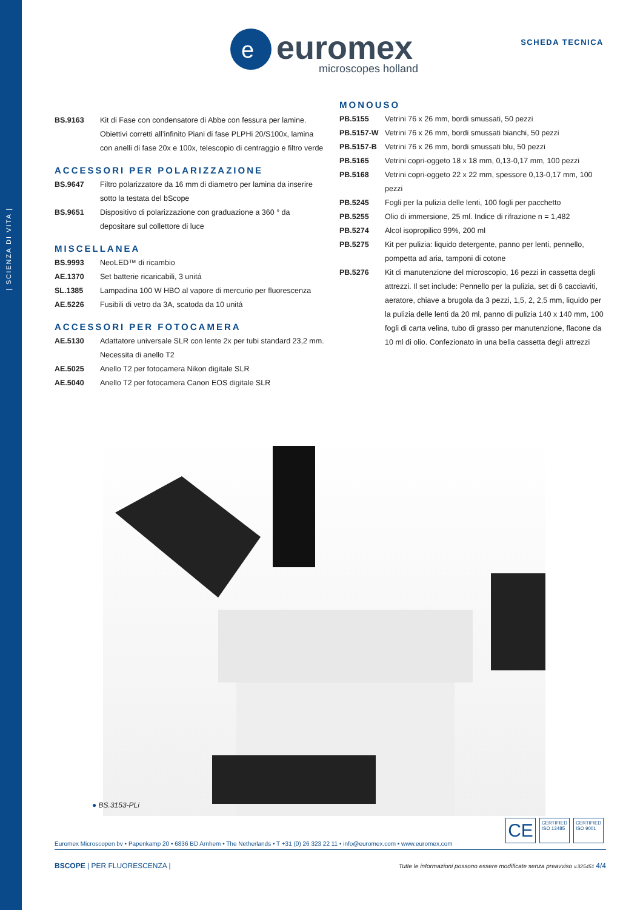| SCIENZA DI VITA |
e
euromex
microscopes holland
SCHEDA TECNICA
| BS.9163 | Kit di Fase con condensatore di Abbe con fessura per lamine. Obiettivi corretti all’infinito Piani di fase PLPHi 20/S100x, lamina con anelli di fase 20x e 100x, telescopio di centraggio e filtro verde |
ACCESSORI PER POLARIZZAZIONE
| BS.9647 | Filtro polarizzatore da 16 mm di diametro per lamina da inserire sotto la testata del bScope |
| BS.9651 | Dispositivo di polarizzazione con graduazione a 360 ° da depositare sul collettore di luce |
MISCELLANEA
| BS.9993 | NeoLED™ di ricambio |
| AE.1370 | Set batterie ricaricabili, 3 unitá |
| SL.1385 | Lampadina 100 W HBO al vapore di mercurio per fluorescenza |
| AE.5226 | Fusibili di vetro da 3A, scatoda da 10 unitá |
ACCESSORI PER FOTOCAMERA
| AE.5130 | Adattatore universale SLR con lente 2x per tubi standard 23,2 mm. Necessita di anello T2 |
| AE.5025 | Anello T2 per fotocamera Nikon digitale SLR |
| AE.5040 | Anello T2 per fotocamera Canon EOS digitale SLR |
MONOUSO
| PB.5155 | Vetrini 76 x 26 mm, bordi smussati, 50 pezzi |
| PB.5157-W | Vetrini 76 x 26 mm, bordi smussati bianchi, 50 pezzi |
| PB.5157-B | Vetrini 76 x 26 mm, bordi smussati blu, 50 pezzi |
| PB.5165 | Vetrini copri-oggeto 18 x 18 mm, 0,13-0,17 mm, 100 pezzi |
| PB.5168 | Vetrini copri-oggeto 22 x 22 mm, spessore 0,13-0,17 mm, 100 pezzi |
| PB.5245 | Fogli per la pulizia delle lenti, 100 fogli per pacchetto |
| PB.5255 | Olio di immersione, 25 ml. Indice di rifrazione n = 1,482 |
| PB.5274 | Alcol isopropilico 99%, 200 ml |
| PB.5275 | Kit per pulizia: liquido detergente, panno per lenti, pennello, pompetta ad aria, tamponi di cotone |
| PB.5276 | Kit di manutenzione del microscopio, 16 pezzi in cassetta degli attrezzi. Il set include: Pennello per la pulizia, set di 6 cacciaviti, aeratore, chiave a brugola da 3 pezzi, 1,5, 2, 2,5 mm, liquido per la pulizia delle lenti da 20 ml, panno di pulizia 140 x 140 mm, 100 fogli di carta velina, tubo di grasso per manutenzione, flacone da 10 ml di olio. Confezionato in una bella cassetta degli attrezzi |
● BS.3153-PLi
CE
CERTIFIED
ISO 13485
CERTIFIED
ISO 9001
Euromex Microscopen bv • Papenkamp 20 • 6836 BD Arnhem • The Netherlands • T +31 (0) 26 323 22 11 • info@euromex.com • www.euromex.com
BSCOPE | PER FLUORESCENZA | Tutte le informazioni possono essere modificate senza preavviso v.325451 4/4